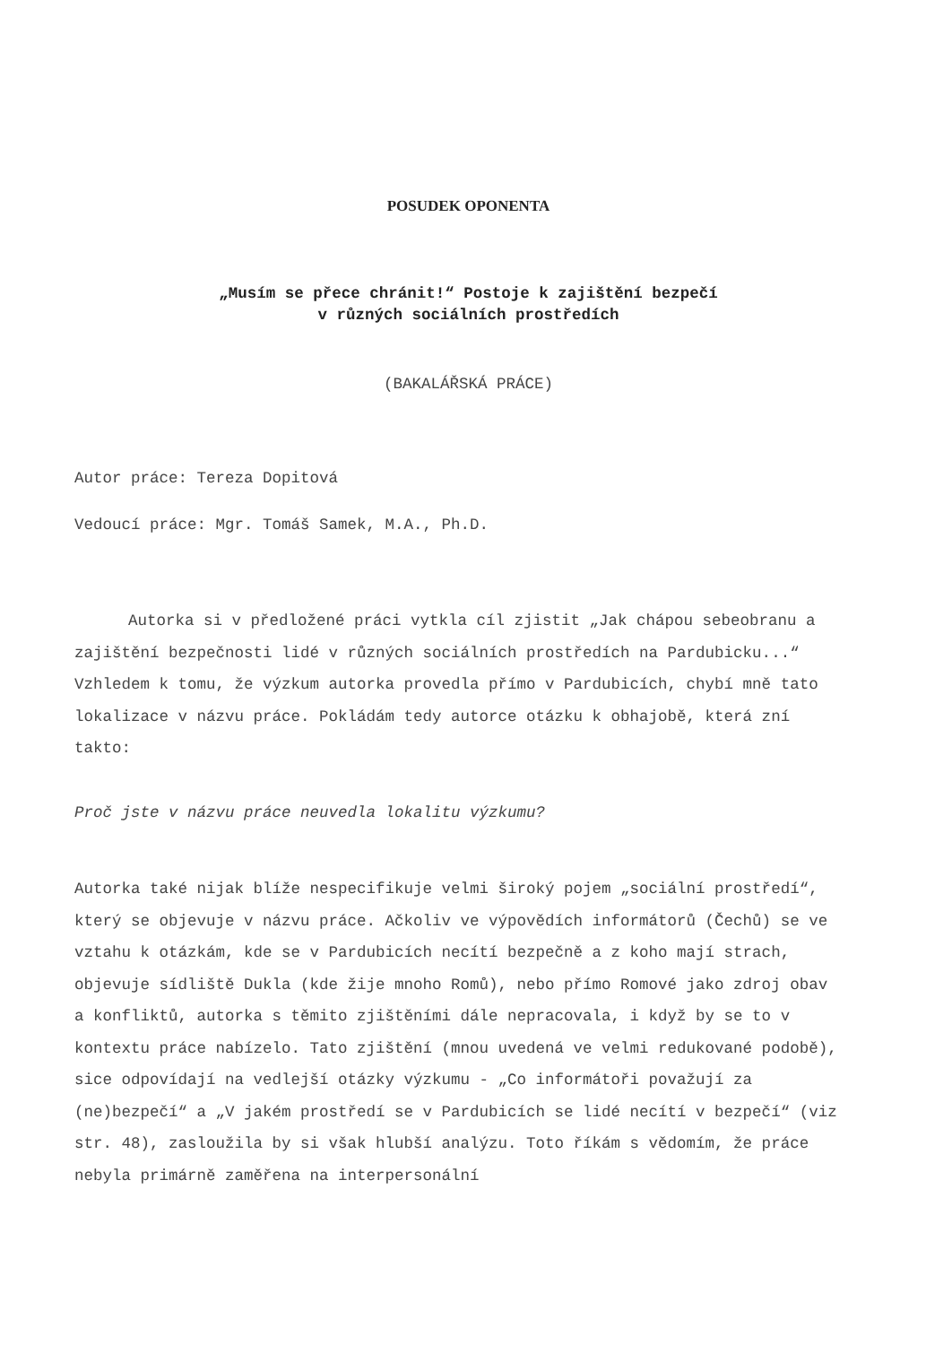POSUDEK OPONENTA
„Musím se přece chránit!“ Postoje k zajištění bezpečí
v různých sociálních prostředích
(BAKALÁŘSKÁ PRÁCE)
Autor práce: Tereza Dopitová
Vedoucí práce: Mgr. Tomáš Samek, M.A., Ph.D.
Autorka si v předložené práci vytkla cíl zjistit „Jak chápou sebeobranu a zajištění bezpečnosti lidé v různých sociálních prostředích na Pardubicku...“ Vzhledem k tomu, že výzkum autorka provedla přímo v Pardubicích, chybí mně tato lokalizace v názvu práce. Pokládám tedy autorce otázku k obhajobě, která zní takto:
Proč jste v názvu práce neuvedla lokalitu výzkumu?
Autorka také nijak blíže nespecifikuje velmi široký pojem „sociální prostředí“, který se objevuje v názvu práce. Ačkoliv ve výpovědích informátorů (Čechů) se ve vztahu k otázkám, kde se v Pardubicích necítí bezpečně a z koho mají strach, objevuje sídliště Dukla (kde žije mnoho Romů), nebo přímo Romové jako zdroj obav a konfliktů, autorka s těmito zjištěními dále nepracovala, i když by se to v kontextu práce nabízelo. Tato zjištění (mnou uvedená ve velmi redukované podobě), sice odpovídají na vedlejší otázky výzkumu - „Co informátoři považují za (ne)bezpečí“ a „V jakém prostředí se v Pardubicích se lidé necítí v bezpečí“ (viz str. 48), zasloužila by si však hlubší analýzu. Toto říkám s vědomím, že práce nebyla primárně zaměřena na interpersonální